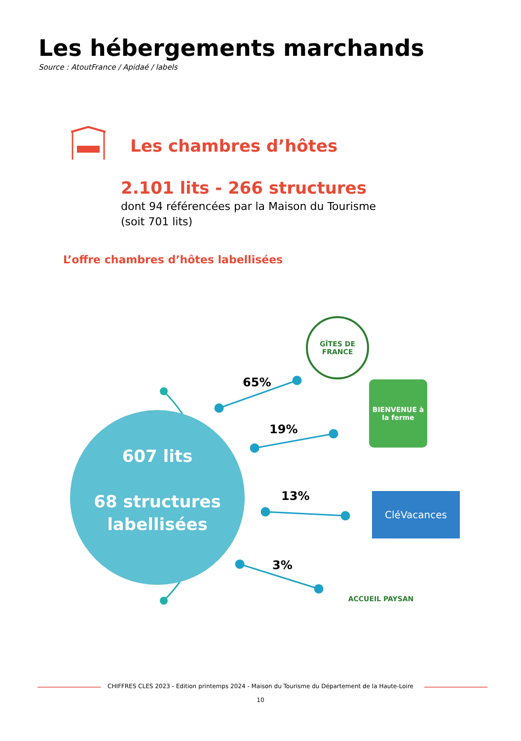Les hébergements marchands
Source : AtoutFrance / Apidaé / labels
Les chambres d’hôtes
2.101 lits - 266 structures
dont 94 référencées par la Maison du Tourisme
(soit 701 lits)
L’offre chambres d’hôtes labellisées
607 lits
68 structures
labellisées
65%
19%
13%
3%
GÎTES DE FRANCE
BIENVENUE à la ferme
CléVacances
ACCUEIL PAYSAN
CHIFFRES CLES 2023 - Edition printemps 2024 - Maison du Tourisme du Département de la Haute-Loire
10